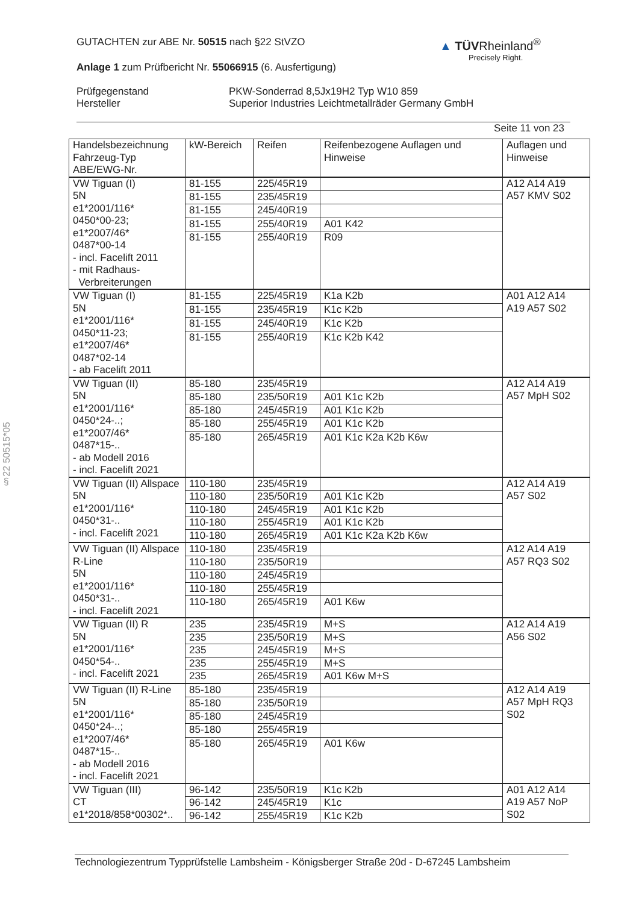GUTACHTEN zur ABE Nr. 50515 nach §22 StVZO
Anlage 1 zum Prüfbericht Nr. 55066915 (6. Ausfertigung)
Prüfgegenstand
Hersteller
PKW-Sonderrad 8,5Jx19H2 Typ W10 859
Superior Industries Leichtmetallräder Germany GmbH
Seite 11 von 23
▲ TÜVRheinland<sup>®</sup>
Precisely Right.
§22 50515*05
| Handelsbezeichnung Fahrzeug-Typ ABE/EWG-Nr. | kW-Bereich | Reifen | Reifenbezogene Auflagen und Hinweise | Auflagen und Hinweise |
| VW Tiguan (I) 5N e1*2001/116* 0450*00-23; e1*2007/46* 0487*00-14 - incl. Facelift 2011 - mit Radhaus- Verbreiterungen | 81-155 | 225/45R19 | | A12 A14 A19 A57 KMV S02 |
| | 81-155 | 235/45R19 | | |
| | 81-155 | 245/40R19 | | |
| | 81-155 | 255/40R19 | A01 K42 | |
| | 81-155 | 255/40R19 | R09 | |
| VW Tiguan (I) 5N e1*2001/116* 0450*11-23; e1*2007/46* 0487*02-14 - ab Facelift 2011 | 81-155 | 225/45R19 | K1a K2b | A01 A12 A14 A19 A57 S02 |
| | 81-155 | 235/45R19 | K1c K2b | |
| | 81-155 | 245/40R19 | K1c K2b | |
| | 81-155 | 255/40R19 | K1c K2b K42 | |
| VW Tiguan (II) 5N e1*2001/116* 0450*24-..; e1*2007/46* 0487*15-.. - ab Modell 2016 - incl. Facelift 2021 | 85-180 | 235/45R19 | | A12 A14 A19 A57 MpH S02 |
| | 85-180 | 235/50R19 | A01 K1c K2b | |
| | 85-180 | 245/45R19 | A01 K1c K2b | |
| | 85-180 | 255/45R19 | A01 K1c K2b | |
| | 85-180 | 265/45R19 | A01 K1c K2a K2b K6w | |
| VW Tiguan (II) Allspace 5N e1*2001/116* 0450*31-.. - incl. Facelift 2021 | 110-180 | 235/45R19 | | A12 A14 A19 A57 S02 |
| | 110-180 | 235/50R19 | A01 K1c K2b | |
| | 110-180 | 245/45R19 | A01 K1c K2b | |
| | 110-180 | 255/45R19 | A01 K1c K2b | |
| | 110-180 | 265/45R19 | A01 K1c K2a K2b K6w | |
| VW Tiguan (II) Allspace R-Line 5N e1*2001/116* 0450*31-.. - incl. Facelift 2021 | 110-180 | 235/45R19 | | A12 A14 A19 A57 RQ3 S02 |
| | 110-180 | 235/50R19 | | |
| | 110-180 | 245/45R19 | | |
| | 110-180 | 255/45R19 | | |
| | 110-180 | 265/45R19 | A01 K6w | |
| VW Tiguan (II) R 5N e1*2001/116* 0450*54-.. - incl. Facelift 2021 | 235 | 235/45R19 | M+S | A12 A14 A19 A56 S02 |
| | 235 | 235/50R19 | M+S | |
| | 235 | 245/45R19 | M+S | |
| | 235 | 255/45R19 | M+S | |
| | 235 | 265/45R19 | A01 K6w M+S | |
| VW Tiguan (II) R-Line 5N e1*2001/116* 0450*24-..; e1*2007/46* 0487*15-.. - ab Modell 2016 - incl. Facelift 2021 | 85-180 | 235/45R19 | | A12 A14 A19 A57 MpH RQ3 S02 |
| | 85-180 | 235/50R19 | | |
| | 85-180 | 245/45R19 | | |
| | 85-180 | 255/45R19 | | |
| | 85-180 | 265/45R19 | A01 K6w | |
| VW Tiguan (III) CT e1*2018/858*00302*.. | 96-142 | 235/50R19 | K1c K2b | A01 A12 A14 A19 A57 NoP S02 |
| | 96-142 | 245/45R19 | K1c | |
| | 96-142 | 255/45R19 | K1c K2b | |
Technologiezentrum Typprüfstelle Lambsheim - Königsberger Straße 20d - D-67245 Lambsheim